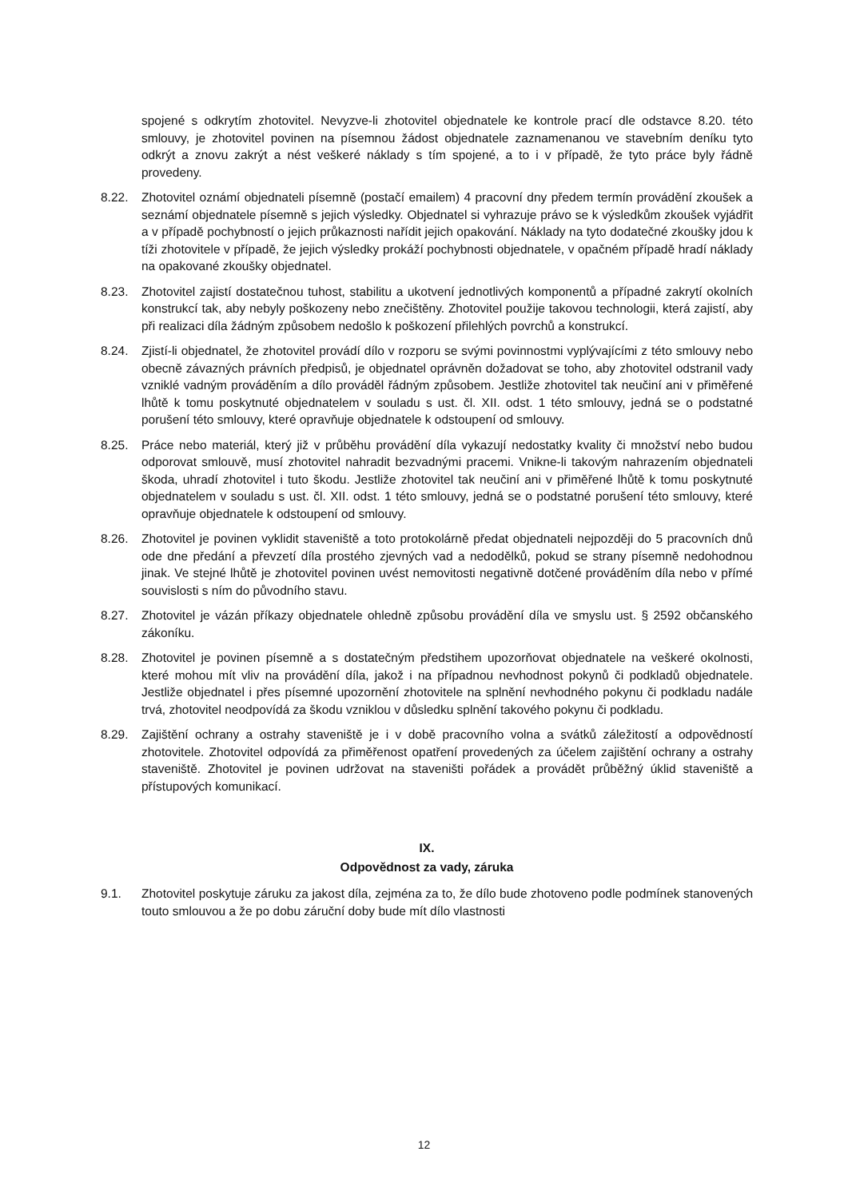spojené s odkrytím zhotovitel. Nevyzve-li zhotovitel objednatele ke kontrole prací dle odstavce 8.20. této smlouvy, je zhotovitel povinen na písemnou žádost objednatele zaznamenanou ve stavebním deníku tyto odkrýt a znovu zakrýt a nést veškeré náklady s tím spojené, a to i v případě, že tyto práce byly řádně provedeny.
8.22. Zhotovitel oznámí objednateli písemně (postačí emailem) 4 pracovní dny předem termín provádění zkoušek a seznámí objednatele písemně s jejich výsledky. Objednatel si vyhrazuje právo se k výsledkům zkoušek vyjádřit a v případě pochybností o jejich průkaznosti nařídit jejich opakování. Náklady na tyto dodatečné zkoušky jdou k tíži zhotovitele v případě, že jejich výsledky prokáží pochybnosti objednatele, v opačném případě hradí náklady na opakované zkoušky objednatel.
8.23. Zhotovitel zajistí dostatečnou tuhost, stabilitu a ukotvení jednotlivých komponentů a případné zakrytí okolních konstrukcí tak, aby nebyly poškozeny nebo znečištěny. Zhotovitel použije takovou technologii, která zajistí, aby při realizaci díla žádným způsobem nedošlo k poškození přilehlých povrchů a konstrukcí.
8.24. Zjistí-li objednatel, že zhotovitel provádí dílo v rozporu se svými povinnostmi vyplývajícími z této smlouvy nebo obecně závazných právních předpisů, je objednatel oprávněn dožadovat se toho, aby zhotovitel odstranil vady vzniklé vadným prováděním a dílo prováděl řádným způsobem. Jestliže zhotovitel tak neučiní ani v přiměřené lhůtě k tomu poskytnuté objednatelem v souladu s ust. čl. XII. odst. 1 této smlouvy, jedná se o podstatné porušení této smlouvy, které opravňuje objednatele k odstoupení od smlouvy.
8.25. Práce nebo materiál, který již v průběhu provádění díla vykazují nedostatky kvality či množství nebo budou odporovat smlouvě, musí zhotovitel nahradit bezvadnými pracemi. Vnikne-li takovým nahrazením objednateli škoda, uhradí zhotovitel i tuto škodu. Jestliže zhotovitel tak neučiní ani v přiměřené lhůtě k tomu poskytnuté objednatelem v souladu s ust. čl. XII. odst. 1 této smlouvy, jedná se o podstatné porušení této smlouvy, které opravňuje objednatele k odstoupení od smlouvy.
8.26. Zhotovitel je povinen vyklidit staveniště a toto protokolárně předat objednateli nejpozději do 5 pracovních dnů ode dne předání a převzetí díla prostého zjevných vad a nedodělků, pokud se strany písemně nedohodnou jinak. Ve stejné lhůtě je zhotovitel povinen uvést nemovitosti negativně dotčené prováděním díla nebo v přímé souvislosti s ním do původního stavu.
8.27. Zhotovitel je vázán příkazy objednatele ohledně způsobu provádění díla ve smyslu ust. § 2592 občanského zákoníku.
8.28. Zhotovitel je povinen písemně a s dostatečným předstihem upozorňovat objednatele na veškeré okolnosti, které mohou mít vliv na provádění díla, jakož i na případnou nevhodnost pokynů či podkladů objednatele. Jestliže objednatel i přes písemné upozornění zhotovitele na splnění nevhodného pokynu či podkladu nadále trvá, zhotovitel neodpovídá za škodu vzniklou v důsledku splnění takového pokynu či podkladu.
8.29. Zajištění ochrany a ostrahy staveniště je i v době pracovního volna a svátků záležitostí a odpovědností zhotovitele. Zhotovitel odpovídá za přiměřenost opatření provedených za účelem zajištění ochrany a ostrahy staveniště. Zhotovitel je povinen udržovat na staveništi pořádek a provádět průběžný úklid staveniště a přístupových komunikací.
IX.
Odpovědnost za vady, záruka
9.1. Zhotovitel poskytuje záruku za jakost díla, zejména za to, že dílo bude zhotoveno podle podmínek stanovených touto smlouvou a že po dobu záruční doby bude mít dílo vlastnosti
12